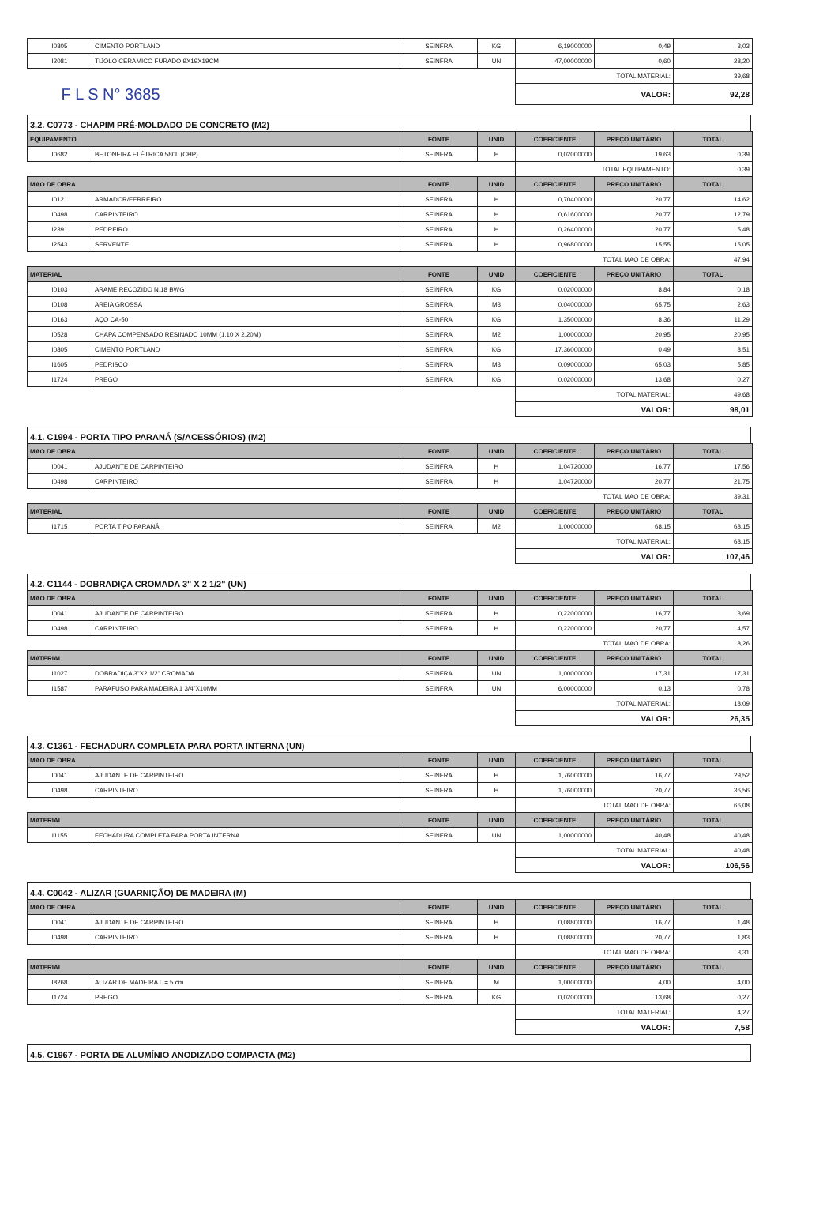| I0805 | CIMENTO PORTLAND | SEINFRA | KG | 6,19000000 | 0,49 | 3,03 |
| I2081 | TIJOLO CERÂMICO FURADO 9X19X19CM | SEINFRA | UN | 47,00000000 | 0,60 | 28,20 |
| | | | | TOTAL MATERIAL: | | 39,68 |
| F L S N° 3685 | | | | VALOR: | | 92,28 |
3.2. C0773 - CHAPIM PRÉ-MOLDADO DE CONCRETO (M2)
| EQUIPAMENTO | | FONTE | UNID | COEFICIENTE | PREÇO UNITÁRIO | TOTAL |
| --- | --- | --- | --- | --- | --- | --- |
| I0682 | BETONEIRA ELÉTRICA 580L (CHP) | SEINFRA | H | 0,02000000 | 19,63 | 0,39 |
| | | | | TOTAL EQUIPAMENTO: | | 0,39 |
| MAO DE OBRA | | FONTE | UNID | COEFICIENTE | PREÇO UNITÁRIO | TOTAL |
| I0121 | ARMADOR/FERREIRO | SEINFRA | H | 0,70400000 | 20,77 | 14,62 |
| I0498 | CARPINTEIRO | SEINFRA | H | 0,61600000 | 20,77 | 12,79 |
| I2391 | PEDREIRO | SEINFRA | H | 0,26400000 | 20,77 | 5,48 |
| I2543 | SERVENTE | SEINFRA | H | 0,96800000 | 15,55 | 15,05 |
| | | | | TOTAL MAO DE OBRA: | | 47,94 |
| MATERIAL | | FONTE | UNID | COEFICIENTE | PREÇO UNITÁRIO | TOTAL |
| I0103 | ARAME RECOZIDO N.18 BWG | SEINFRA | KG | 0,02000000 | 8,84 | 0,18 |
| I0108 | AREIA GROSSA | SEINFRA | M3 | 0,04000000 | 65,75 | 2,63 |
| I0163 | AÇO CA-50 | SEINFRA | KG | 1,35000000 | 8,36 | 11,29 |
| I0528 | CHAPA COMPENSADO RESINADO 10MM (1.10 X 2.20M) | SEINFRA | M2 | 1,00000000 | 20,95 | 20,95 |
| I0805 | CIMENTO PORTLAND | SEINFRA | KG | 17,36000000 | 0,49 | 8,51 |
| I1605 | PEDRISCO | SEINFRA | M3 | 0,09000000 | 65,03 | 5,85 |
| I1724 | PREGO | SEINFRA | KG | 0,02000000 | 13,68 | 0,27 |
| | | | | TOTAL MATERIAL: | | 49,68 |
| | | | | VALOR: | | 98,01 |
4.1. C1994 - PORTA TIPO PARANÁ (S/ACESSÓRIOS) (M2)
| MAO DE OBRA | | FONTE | UNID | COEFICIENTE | PREÇO UNITÁRIO | TOTAL |
| --- | --- | --- | --- | --- | --- | --- |
| I0041 | AJUDANTE DE CARPINTEIRO | SEINFRA | H | 1,04720000 | 16,77 | 17,56 |
| I0498 | CARPINTEIRO | SEINFRA | H | 1,04720000 | 20,77 | 21,75 |
| | | | | TOTAL MAO DE OBRA: | | 39,31 |
| MATERIAL | | FONTE | UNID | COEFICIENTE | PREÇO UNITÁRIO | TOTAL |
| I1715 | PORTA TIPO PARANÁ | SEINFRA | M2 | 1,00000000 | 68,15 | 68,15 |
| | | | | TOTAL MATERIAL: | | 68,15 |
| | | | | VALOR: | | 107,46 |
4.2. C1144 - DOBRADIÇA CROMADA 3" X 2 1/2" (UN)
| MAO DE OBRA | | FONTE | UNID | COEFICIENTE | PREÇO UNITÁRIO | TOTAL |
| --- | --- | --- | --- | --- | --- | --- |
| I0041 | AJUDANTE DE CARPINTEIRO | SEINFRA | H | 0,22000000 | 16,77 | 3,69 |
| I0498 | CARPINTEIRO | SEINFRA | H | 0,22000000 | 20,77 | 4,57 |
| | | | | TOTAL MAO DE OBRA: | | 8,26 |
| MATERIAL | | FONTE | UNID | COEFICIENTE | PREÇO UNITÁRIO | TOTAL |
| I1027 | DOBRADIÇA 3"X2 1/2" CROMADA | SEINFRA | UN | 1,00000000 | 17,31 | 17,31 |
| I1587 | PARAFUSO PARA MADEIRA 1 3/4"X10MM | SEINFRA | UN | 6,00000000 | 0,13 | 0,78 |
| | | | | TOTAL MATERIAL: | | 18,09 |
| | | | | VALOR: | | 26,35 |
4.3. C1361 - FECHADURA COMPLETA PARA PORTA INTERNA (UN)
| MAO DE OBRA | | FONTE | UNID | COEFICIENTE | PREÇO UNITÁRIO | TOTAL |
| --- | --- | --- | --- | --- | --- | --- |
| I0041 | AJUDANTE DE CARPINTEIRO | SEINFRA | H | 1,76000000 | 16,77 | 29,52 |
| I0498 | CARPINTEIRO | SEINFRA | H | 1,76000000 | 20,77 | 36,56 |
| | | | | TOTAL MAO DE OBRA: | | 66,08 |
| MATERIAL | | FONTE | UNID | COEFICIENTE | PREÇO UNITÁRIO | TOTAL |
| I1155 | FECHADURA COMPLETA PARA PORTA INTERNA | SEINFRA | UN | 1,00000000 | 40,48 | 40,48 |
| | | | | TOTAL MATERIAL: | | 40,48 |
| | | | | VALOR: | | 106,56 |
4.4. C0042 - ALIZAR (GUARNIÇÃO) DE MADEIRA (M)
| MAO DE OBRA | | FONTE | UNID | COEFICIENTE | PREÇO UNITÁRIO | TOTAL |
| --- | --- | --- | --- | --- | --- | --- |
| I0041 | AJUDANTE DE CARPINTEIRO | SEINFRA | H | 0,08800000 | 16,77 | 1,48 |
| I0498 | CARPINTEIRO | SEINFRA | H | 0,08800000 | 20,77 | 1,83 |
| | | | | TOTAL MAO DE OBRA: | | 3,31 |
| MATERIAL | | FONTE | UNID | COEFICIENTE | PREÇO UNITÁRIO | TOTAL |
| I8268 | ALIZAR DE MADEIRA L = 5 cm | SEINFRA | M | 1,00000000 | 4,00 | 4,00 |
| I1724 | PREGO | SEINFRA | KG | 0,02000000 | 13,68 | 0,27 |
| | | | | TOTAL MATERIAL: | | 4,27 |
| | | | | VALOR: | | 7,58 |
4.5. C1967 - PORTA DE ALUMÍNIO ANODIZADO COMPACTA (M2)